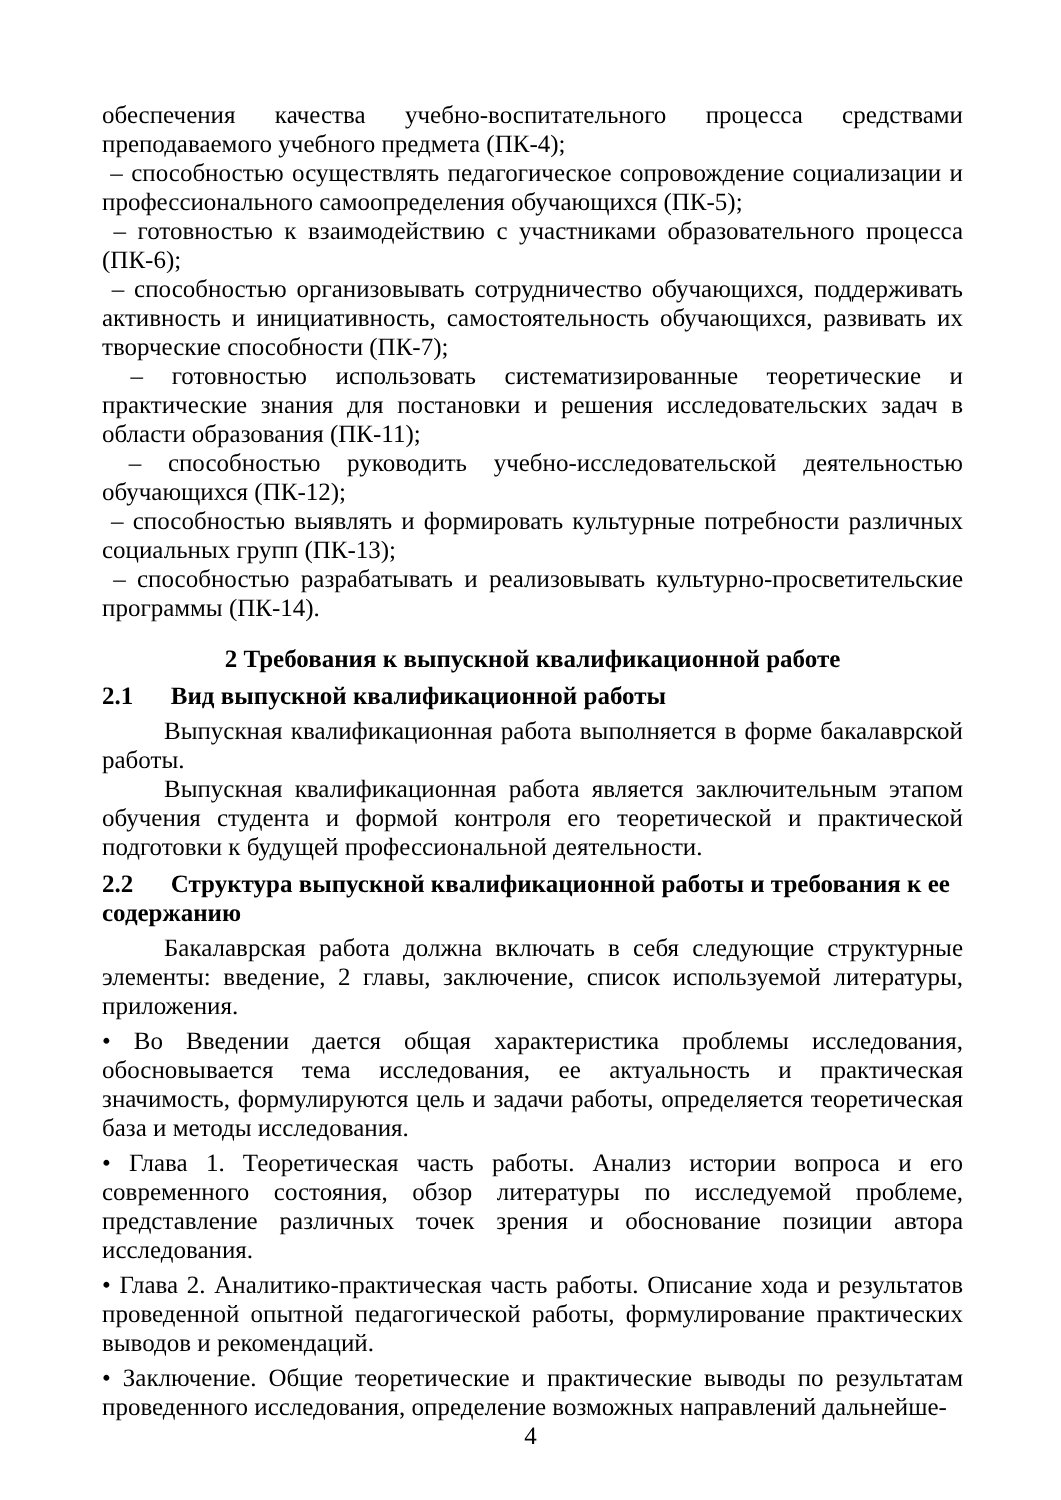обеспечения качества учебно-воспитательного процесса средствами преподаваемого учебного предмета (ПК-4);
– способностью осуществлять педагогическое сопровождение социализации и профессионального самоопределения обучающихся (ПК-5);
– готовностью к взаимодействию с участниками образовательного процесса (ПК-6);
– способностью организовывать сотрудничество обучающихся, поддерживать активность и инициативность, самостоятельность обучающихся, развивать их творческие способности (ПК-7);
– готовностью использовать систематизированные теоретические и практические знания для постановки и решения исследовательских задач в области образования (ПК-11);
– способностью руководить учебно-исследовательской деятельностью обучающихся (ПК-12);
– способностью выявлять и формировать культурные потребности различных социальных групп (ПК-13);
– способностью разрабатывать и реализовывать культурно-просветительские программы (ПК-14).
2 Требования к выпускной квалификационной работе
2.1 Вид выпускной квалификационной работы
Выпускная квалификационная работа выполняется в форме бакалаврской работы.
Выпускная квалификационная работа является заключительным этапом обучения студента и формой контроля его теоретической и практической подготовки к будущей профессиональной деятельности.
2.2 Структура выпускной квалификационной работы и требования к ее содержанию
Бакалаврская работа должна включать в себя следующие структурные элементы: введение, 2 главы, заключение, список используемой литературы, приложения.
• Во Введении дается общая характеристика проблемы исследования, обосновывается тема исследования, ее актуальность и практическая значимость, формулируются цель и задачи работы, определяется теоретическая база и методы исследования.
• Глава 1. Теоретическая часть работы. Анализ истории вопроса и его современного состояния, обзор литературы по исследуемой проблеме, представление различных точек зрения и обоснование позиции автора исследования.
• Глава 2. Аналитико-практическая часть работы. Описание хода и результатов проведенной опытной педагогической работы, формулирование практических выводов и рекомендаций.
• Заключение. Общие теоретические и практические выводы по результатам проведенного исследования, определение возможных направлений дальнейше-
4